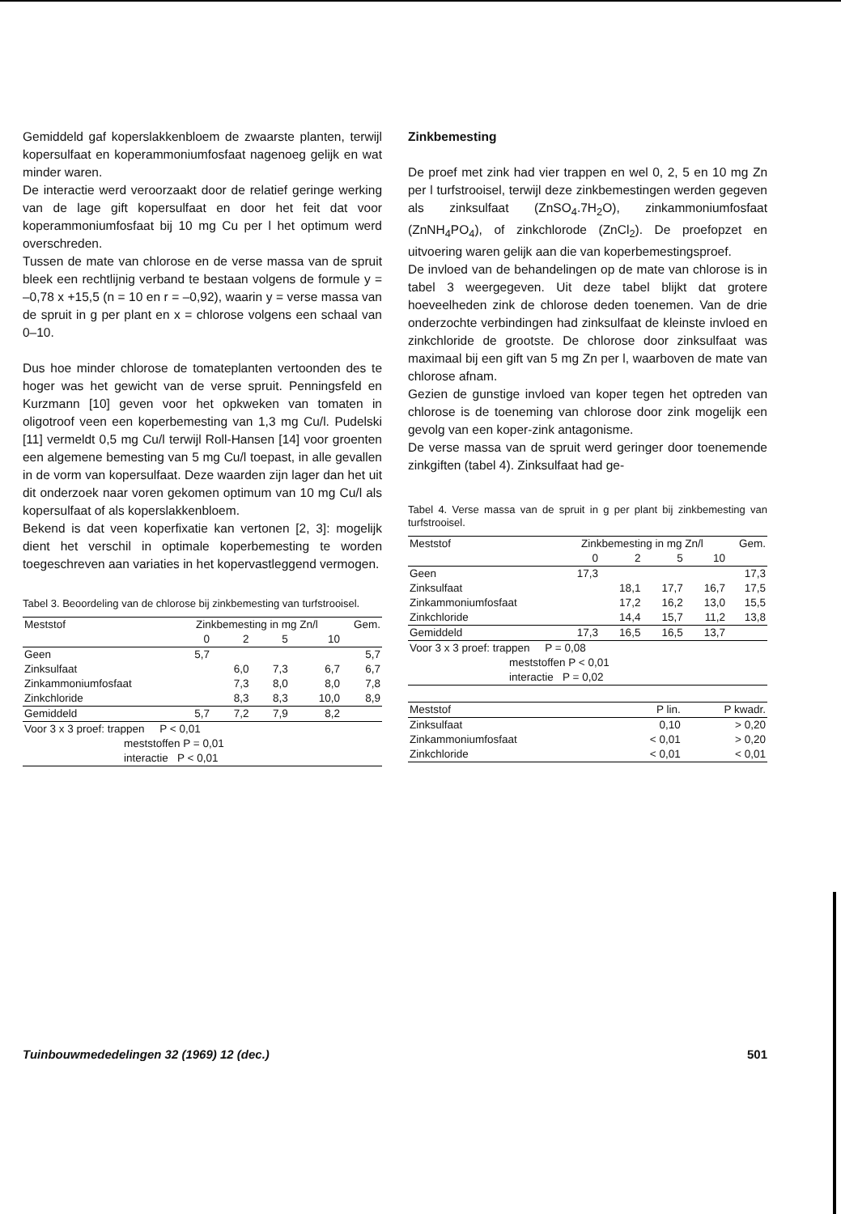Gemiddeld gaf koperslakkenbloem de zwaarste planten, terwijl kopersulfaat en koperammoniumfosfaat nagenoeg gelijk en wat minder waren.
De interactie werd veroorzaakt door de relatief geringe werking van de lage gift kopersulfaat en door het feit dat voor koperammoniumfosfaat bij 10 mg Cu per l het optimum werd overschreden.
Tussen de mate van chlorose en de verse massa van de spruit bleek een rechtlijnig verband te bestaan volgens de formule y = –0,78 x +15,5 (n = 10 en r = –0,92), waarin y = verse massa van de spruit in g per plant en x = chlorose volgens een schaal van 0–10.
Dus hoe minder chlorose de tomateplanten vertoonden des te hoger was het gewicht van de verse spruit. Penningsfeld en Kurzmann [10] geven voor het opkweken van tomaten in oligotroof veen een koperbemesting van 1,3 mg Cu/l. Pudelski [11] vermeldt 0,5 mg Cu/l terwijl Roll-Hansen [14] voor groenten een algemene bemesting van 5 mg Cu/l toepast, in alle gevallen in de vorm van kopersulfaat. Deze waarden zijn lager dan het uit dit onderzoek naar voren gekomen optimum van 10 mg Cu/l als kopersulfaat of als koperslakkenbloem.
Bekend is dat veen koperfixatie kan vertonen [2, 3]: mogelijk dient het verschil in optimale koperbemesting te worden toegeschreven aan variaties in het kopervastleggend vermogen.
Tabel 3. Beoordeling van de chlorose bij zinkbemesting van turfstrooisel.
| Meststof | Zinkbemesting in mg Zn/l | | | | Gem. |
| --- | --- | --- | --- | --- | --- |
| | 0 | 2 | 5 | 10 | |
| Geen | 5,7 | | | | 5,7 |
| Zinksulfaat | | 6,0 | 7,3 | 6,7 | 6,7 |
| Zinkammoniumfosfaat | | 7,3 | 8,0 | 8,0 | 7,8 |
| Zinkchloride | | 8,3 | 8,3 | 10,0 | 8,9 |
| Gemiddeld | 5,7 | 7,2 | 7,9 | 8,2 | |
| Voor 3 x 3 proef: trappen P < 0,01 | | | | | |
| meststoffen P = 0,01 | | | | | |
| interactie P < 0,01 | | | | | |
Zinkbemesting
De proef met zink had vier trappen en wel 0, 2, 5 en 10 mg Zn per l turfstrooisel, terwijl deze zinkbemestingen werden gegeven als zinksulfaat (ZnSO<sub>4</sub>.7H<sub>2</sub>O), zinkammoniumfosfaat (ZnNH<sub>4</sub>PO<sub>4</sub>), of zinkchlorode (ZnCl<sub>2</sub>). De proefopzet en uitvoering waren gelijk aan die van koperbemestingsproef.
De invloed van de behandelingen op de mate van chlorose is in tabel 3 weergegeven. Uit deze tabel blijkt dat grotere hoeveelheden zink de chlorose deden toenemen. Van de drie onderzochte verbindingen had zinksulfaat de kleinste invloed en zinkchloride de grootste. De chlorose door zinksulfaat was maximaal bij een gift van 5 mg Zn per l, waarboven de mate van chlorose afnam.
Gezien de gunstige invloed van koper tegen het optreden van chlorose is de toeneming van chlorose door zink mogelijk een gevolg van een koper-zink antagonisme.
De verse massa van de spruit werd geringer door toenemende zinkgiften (tabel 4). Zinksulfaat had ge-
Tabel 4. Verse massa van de spruit in g per plant bij zinkbemesting van turfstrooisel.
| Meststof | Zinkbemesting in mg Zn/l | | | | Gem. |
| --- | --- | --- | --- | --- | --- |
| | 0 | 2 | 5 | 10 | |
| Geen | 17,3 | | | | 17,3 |
| Zinksulfaat | | 18,1 | 17,7 | 16,7 | 17,5 |
| Zinkammoniumfosfaat | | 17,2 | 16,2 | 13,0 | 15,5 |
| Zinkchloride | | 14,4 | 15,7 | 11,2 | 13,8 |
| Gemiddeld | 17,3 | 16,5 | 16,5 | 13,7 | |
| Voor 3 x 3 proef: trappen P = 0,08 | | | | | |
| meststoffen P < 0,01 | | | | | |
| interactie P = 0,02 | | | | | |
| Meststof | P lin. | P kwadr. |
| --- | --- | --- |
| Zinksulfaat | 0,10 | > 0,20 |
| Zinkammoniumfosfaat | < 0,01 | > 0,20 |
| Zinkchloride | < 0,01 | < 0,01 |
Tuinbouwmededelingen 32 (1969) 12 (dec.) 501